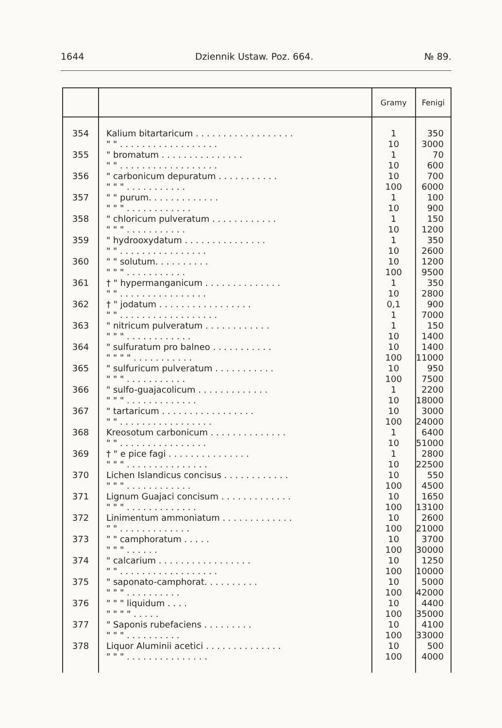1644 Dziennik Ustaw. Poz. 664. № 89.
| | | Gramy | Fenigi |
| --- | --- | --- | --- |
| 354 | Kalium bitartaricum . . . . . . . . . . . . . . . . . . | 1 | 350 |
| | " " . . . . . . . . . . . . . . . . . . | 10 | 3000 |
| 355 | " bromatum . . . . . . . . . . . . . . . | 1 | 70 |
| | " " . . . . . . . . . . . . . . . . . . | 10 | 600 |
| 356 | " carbonicum depuratum . . . . . . . . . . . | 10 | 700 |
| | " " " . . . . . . . . . . . | 100 | 6000 |
| 357 | " " purum. . . . . . . . . . . . . | 1 | 100 |
| | " " " . . . . . . . . . . . . | 10 | 900 |
| 358 | " chloricum pulveratum . . . . . . . . . . . . | 1 | 150 |
| | " " " . . . . . . . . . . . | 10 | 1200 |
| 359 | " hydrooxydatum . . . . . . . . . . . . . . . | 1 | 350 |
| | " " . . . . . . . . . . . . . . . . | 10 | 2600 |
| 360 | " " solutum. . . . . . . . . . | 10 | 1200 |
| | " " " . . . . . . . . . . . | 100 | 9500 |
| 361 | † " hypermanganicum . . . . . . . . . . . . . . | 1 | 350 |
| | " " . . . . . . . . . . . . . . . . | 10 | 2800 |
| 362 | † " jodatum . . . . . . . . . . . . . . . . . | 0,1 | 900 |
| | " " . . . . . . . . . . . . . . . . . . | 1 | 7000 |
| 363 | " nitricum pulveratum . . . . . . . . . . . . | 1 | 150 |
| | " " " . . . . . . . . . . . . | 10 | 1400 |
| 364 | " sulfuratum pro balneo . . . . . . . . . . . | 10 | 1400 |
| | " " " " . . . . . . . . . . . | 100 | 11000 |
| 365 | " sulfuricum pulveratum . . . . . . . . . . . | 10 | 950 |
| | " " " . . . . . . . . . . . | 100 | 7500 |
| 366 | " sulfo-guajacolicum . . . . . . . . . . . . . | 1 | 2200 |
| | " " " . . . . . . . . . . . . . | 10 | 18000 |
| 367 | " tartaricum . . . . . . . . . . . . . . . . . | 10 | 3000 |
| | " " . . . . . . . . . . . . . . . . . | 100 | 24000 |
| 368 | Kreosotum carbonicum . . . . . . . . . . . . . . | 1 | 6400 |
| | " " . . . . . . . . . . . . . . . . | 10 | 51000 |
| 369 | † " e pice fagi . . . . . . . . . . . . . . . | 1 | 2800 |
| | " " " . . . . . . . . . . . . . . . | 10 | 22500 |
| 370 | Lichen Islandicus concisus . . . . . . . . . . . . | 10 | 550 |
| | " " " . . . . . . . . . . . . | 100 | 4500 |
| 371 | Lignum Guajaci concisum . . . . . . . . . . . . . | 10 | 1650 |
| | " " " . . . . . . . . . . . . . | 100 | 13100 |
| 372 | Linimentum ammoniatum . . . . . . . . . . . . . | 10 | 2600 |
| | " " . . . . . . . . . . . . . | 100 | 21000 |
| 373 | " " camphoratum . . . . . | 10 | 3700 |
| | " " " . . . . . . | 100 | 30000 |
| 374 | " calcarium . . . . . . . . . . . . . . . . . | 10 | 1250 |
| | " " . . . . . . . . . . . . . . . . . . | 100 | 10000 |
| 375 | " saponato-camphorat. . . . . . . . . . | 10 | 5000 |
| | " " " . . . . . . . . . . | 100 | 42000 |
| 376 | " " " liquidum . . . . | 10 | 4400 |
| | " " " " . . . . . | 100 | 35000 |
| 377 | " Saponis rubefaciens . . . . . . . . . | 10 | 4100 |
| | " " " . . . . . . . . . . | 100 | 33000 |
| 378 | Liquor Aluminii acetici . . . . . . . . . . . . . . | 10 | 500 |
| | " " " . . . . . . . . . . . . . . . | 100 | 4000 |